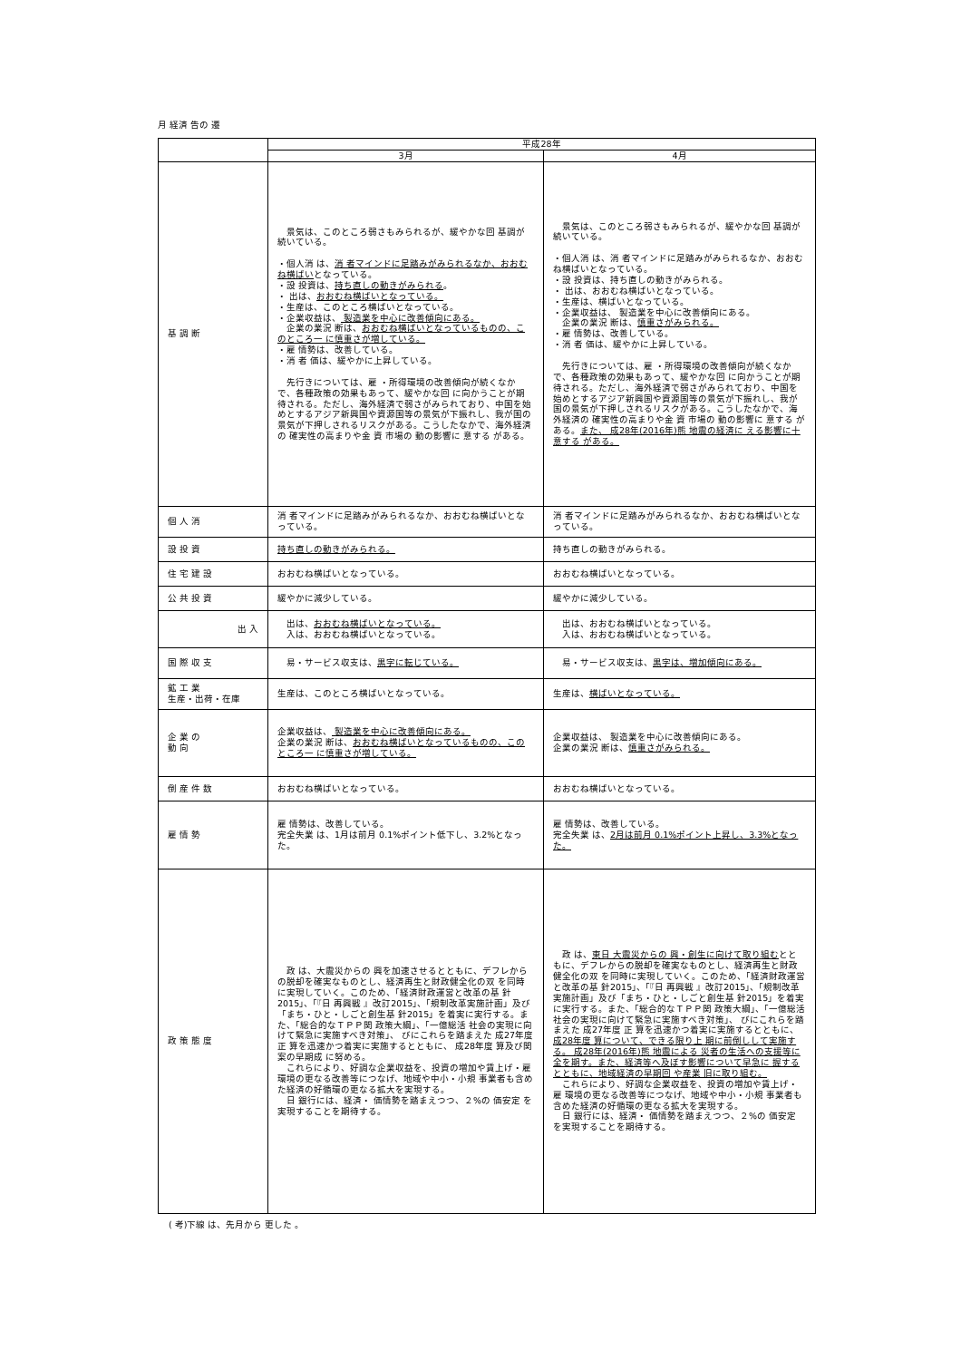月 経済 告の 遷
| | 平成28年 | |
| | 3月 | 4月 |
| 基 調 断 | 景気は、このところ弱さもみられるが、緩やかな回 基調が続いている。 ・個人消 は、 消 者マインドに足踏みがみられるなか、おおむね横ばい となっている。 ・設 投資は、 持ち直しの動きがみられる 。 ・ 出は、 おおむね横ばいとなっている。 ・生産は、このところ横ばいとなっている。 ・企業収益は、 製造業を中心に改善傾向にある。 企業の業況 断は、 おおむね横ばいとなっているものの、このところ一 に慎重さが増している。 ・雇 情勢は、改善している。 ・消 者 価は、緩やかに上昇している。 先行きについては、雇 ・所得環境の改善傾向が続くなかで、各種政策の効果もあって、緩やかな回 に向かうことが期待される。ただし、海外経済で弱さがみられており、中国を始めとするアジア新興国や資源国等の景気が下振れし、我が国の景気が下押しされるリスクがある。こうしたなかで、海外経済の 確実性の高まりや金 資 市場の 動の影響に 意する がある。 | 景気は、このところ弱さもみられるが、緩やかな回 基調が続いている。 ・個人消 は、消 者マインドに足踏みがみられるなか、おおむね横ばいとなっている。 ・設 投資は、持ち直しの動きがみられる。 ・ 出は、おおむね横ばいとなっている。 ・生産は、横ばいとなっている。 ・企業収益は、 製造業を中心に改善傾向にある。 企業の業況 断は、 慎重さがみられる。 ・雇 情勢は、改善している。 ・消 者 価は、緩やかに上昇している。 先行きについては、雇 ・所得環境の改善傾向が続くなかで、各種政策の効果もあって、緩やかな回 に向かうことが期待される。ただし、海外経済で弱さがみられており、中国を始めとするアジア新興国や資源国等の景気が下振れし、我が国の景気が下押しされるリスクがある。こうしたなかで、海外経済の 確実性の高まりや金 資 市場の 動の影響に 意する がある。 また、 成28年(2016年)熊 地震の経済に える影響に十 意する がある。 |
| 個 人 消 | 消 者マインドに足踏みがみられるなか、おおむね横ばいとなっている。 | 消 者マインドに足踏みがみられるなか、おおむね横ばいとなっている。 |
| 設 投 資 | 持ち直しの動きがみられる。 | 持ち直しの動きがみられる。 |
| 住 宅 建 設 | おおむね横ばいとなっている。 | おおむね横ばいとなっている。 |
| 公 共 投 資 | 緩やかに減少している。 | 緩やかに減少している。 |
| 出 入 | 出は、 おおむね横ばいとなっている。 入は、おおむね横ばいとなっている。 | 出は、おおむね横ばいとなっている。 入は、おおむね横ばいとなっている。 |
| 国 際 収 支 | 易・サービス収支は、 黒字に転じている。 | 易・サービス収支は、 黒字は、増加傾向にある。 |
| 鉱 工 業 生産・出荷・在庫 | 生産は、このところ横ばいとなっている。 | 生産は、 横ばいとなっている。 |
| 企 業 の 動 向 | 企業収益は、 製造業を中心に改善傾向にある。 企業の業況 断は、 おおむね横ばいとなっているものの、このところ一 に慎重さが増している。 | 企業収益は、 製造業を中心に改善傾向にある。 企業の業況 断は、 慎重さがみられる。 |
| 倒 産 件 数 | おおむね横ばいとなっている。 | おおむね横ばいとなっている。 |
| 雇 情 勢 | 雇 情勢は、改善している。 完全失業 は、1月は前月 0.1%ポイント低下し、3.2%となった。 | 雇 情勢は、改善している。 完全失業 は、 2月は前月 0.1%ポイント上昇し、3.3%となった。 |
| 政 策 態 度 | 政 は、大震災からの 興を加速させるとともに、デフレからの脱却を確実なものとし、経済再生と財政健全化の双 を同時に実現していく。このため、「経済財政運営と改革の基 針2015」、「『日 再興戦 』改訂2015」、「規制改革実施計画」及び「まち・ひと・しごと創生基 針2015」を着実に実行する。また、「総合的なＴＰＰ関 政策大綱」、「一億総活 社会の実現に向けて緊急に実施すべき対策」、 びにこれらを踏まえた 成27年度 正 算を迅速かつ着実に実施するとともに、 成28年度 算及び関 案の早期成 に努める。 これらにより、好調な企業収益を、投資の増加や賃上げ・雇 環境の更なる改善等につなげ、地域や中小・小規 事業者も含めた経済の好循環の更なる拡大を実現する。 日 銀行には、経済・ 価情勢を踏まえつつ、２%の 価安定 を実現することを期待する。 | 政 は、 東日 大震災からの 興・創生に向けて取り組む とともに、デフレからの脱却を確実なものとし、経済再生と財政健全化の双 を同時に実現していく。このため、「経済財政運営と改革の基 針2015」、「『日 再興戦 』改訂2015」、「規制改革実施計画」及び「まち・ひと・しごと創生基 針2015」を着実に実行する。また、「総合的なＴＰＰ関 政策大綱」、「一億総活 社会の実現に向けて緊急に実施すべき対策」、 びにこれらを踏まえた 成27年度 正 算を迅速かつ着実に実施するとともに、 成28年度 算について、できる限り上 期に前倒しして実施する。 成28年(2016年)熊 地震による 災者の生活への支援等に 全を期す。また、経済等へ及ぼす影響について早急に 握するとともに、地域経済の早期回 や産業 旧に取り組む。 これらにより、好調な企業収益を、投資の増加や賃上げ・雇 環境の更なる改善等につなげ、地域や中小・小規 事業者も含めた経済の好循環の更なる拡大を実現する。 日 銀行には、経済・ 価情勢を踏まえつつ、２%の 価安定 を実現することを期待する。 |
( 考)下線 は、先月から 更した 。